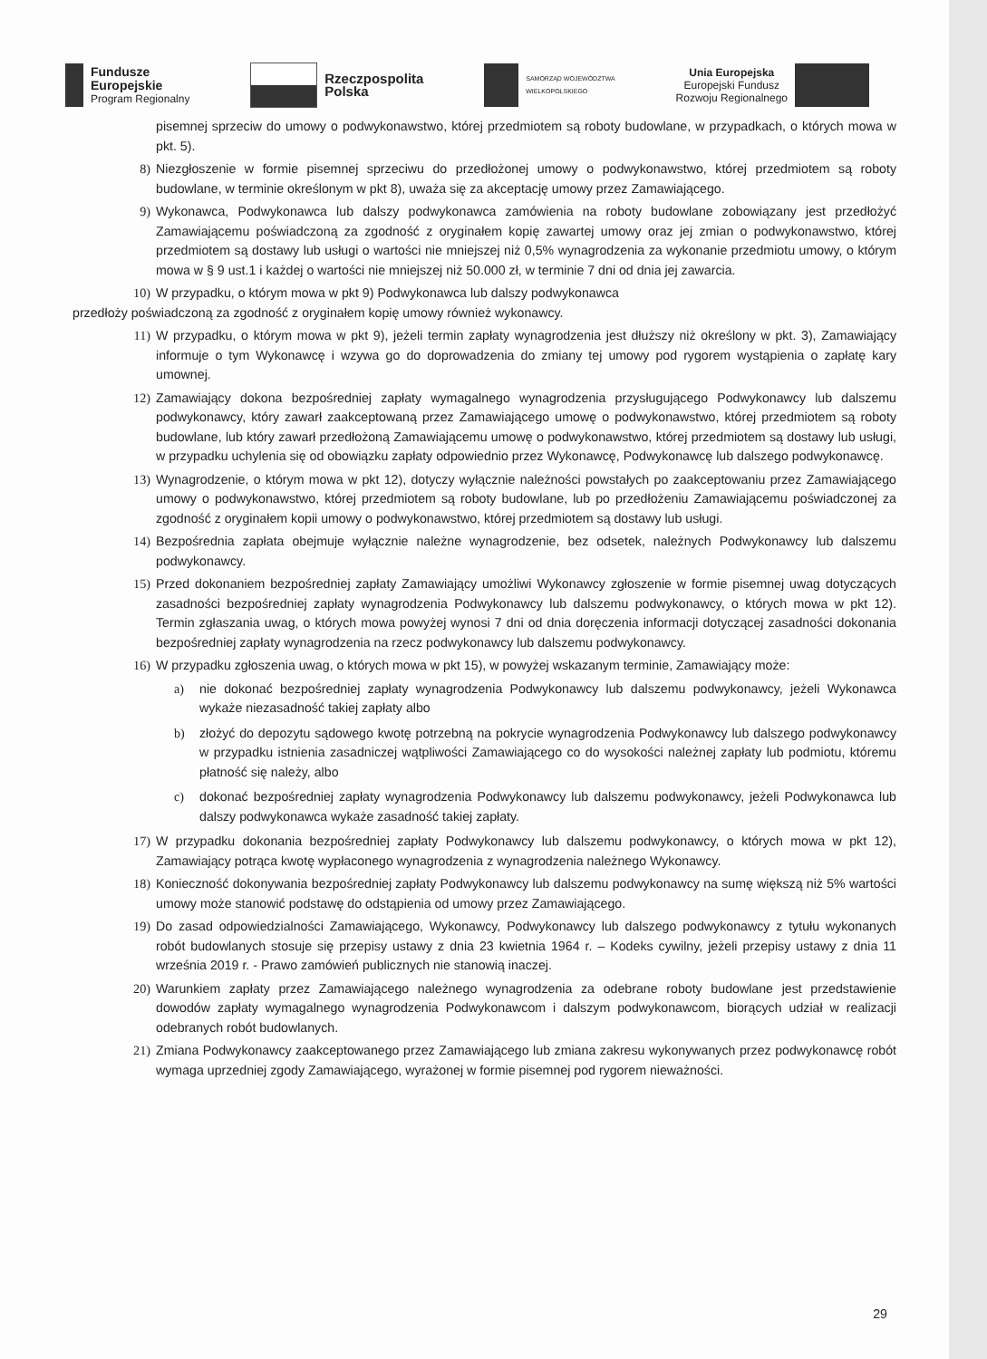Fundusze
Europejskie
Program Regionalny
Rzeczpospolita
Polska
SAMORZĄD WOJEWÓDZTWA
WIELKOPOLSKIEGO
Unia Europejska
Europejski Fundusz
Rozwoju Regionalnego
pisemnej sprzeciw do umowy o podwykonawstwo, której przedmiotem są roboty budowlane, w przypadkach, o których mowa w pkt. 5).
8) Niezgłoszenie w formie pisemnej sprzeciwu do przedłożonej umowy o podwykonawstwo, której przedmiotem są roboty budowlane, w terminie określonym w pkt 8), uważa się za akceptację umowy przez Zamawiającego.
9) Wykonawca, Podwykonawca lub dalszy podwykonawca zamówienia na roboty budowlane zobowiązany jest przedłożyć Zamawiającemu poświadczoną za zgodność z oryginałem kopię zawartej umowy oraz jej zmian o podwykonawstwo, której przedmiotem są dostawy lub usługi o wartości nie mniejszej niż 0,5% wynagrodzenia za wykonanie przedmiotu umowy, o którym mowa w § 9 ust.1 i każdej o wartości nie mniejszej niż 50.000 zł, w terminie 7 dni od dnia jej zawarcia.
10) W przypadku, o którym mowa w pkt 9) Podwykonawca lub dalszy podwykonawca
przedłoży poświadczoną za zgodność z oryginałem kopię umowy również wykonawcy.
11) W przypadku, o którym mowa w pkt 9), jeżeli termin zapłaty wynagrodzenia jest dłuższy niż określony w pkt. 3), Zamawiający informuje o tym Wykonawcę i wzywa go do doprowadzenia do zmiany tej umowy pod rygorem wystąpienia o zapłatę kary umownej.
12) Zamawiający dokona bezpośredniej zapłaty wymagalnego wynagrodzenia przysługującego Podwykonawcy lub dalszemu podwykonawcy, który zawarł zaakceptowaną przez Zamawiającego umowę o podwykonawstwo, której przedmiotem są roboty budowlane, lub który zawarł przedłożoną Zamawiającemu umowę o podwykonawstwo, której przedmiotem są dostawy lub usługi, w przypadku uchylenia się od obowiązku zapłaty odpowiednio przez Wykonawcę, Podwykonawcę lub dalszego podwykonawcę.
13) Wynagrodzenie, o którym mowa w pkt 12), dotyczy wyłącznie należności powstałych po zaakceptowaniu przez Zamawiającego umowy o podwykonawstwo, której przedmiotem są roboty budowlane, lub po przedłożeniu Zamawiającemu poświadczonej za zgodność z oryginałem kopii umowy o podwykonawstwo, której przedmiotem są dostawy lub usługi.
14) Bezpośrednia zapłata obejmuje wyłącznie należne wynagrodzenie, bez odsetek, należnych Podwykonawcy lub dalszemu podwykonawcy.
15) Przed dokonaniem bezpośredniej zapłaty Zamawiający umożliwi Wykonawcy zgłoszenie w formie pisemnej uwag dotyczących zasadności bezpośredniej zapłaty wynagrodzenia Podwykonawcy lub dalszemu podwykonawcy, o których mowa w pkt 12). Termin zgłaszania uwag, o których mowa powyżej wynosi 7 dni od dnia doręczenia informacji dotyczącej zasadności dokonania bezpośredniej zapłaty wynagrodzenia na rzecz podwykonawcy lub dalszemu podwykonawcy.
16) W przypadku zgłoszenia uwag, o których mowa w pkt 15), w powyżej wskazanym terminie, Zamawiający może:
a) nie dokonać bezpośredniej zapłaty wynagrodzenia Podwykonawcy lub dalszemu podwykonawcy, jeżeli Wykonawca wykaże niezasadność takiej zapłaty albo
b) złożyć do depozytu sądowego kwotę potrzebną na pokrycie wynagrodzenia Podwykonawcy lub dalszego podwykonawcy w przypadku istnienia zasadniczej wątpliwości Zamawiającego co do wysokości należnej zapłaty lub podmiotu, któremu płatność się należy, albo
c) dokonać bezpośredniej zapłaty wynagrodzenia Podwykonawcy lub dalszemu podwykonawcy, jeżeli Podwykonawca lub dalszy podwykonawca wykaże zasadność takiej zapłaty.
17) W przypadku dokonania bezpośredniej zapłaty Podwykonawcy lub dalszemu podwykonawcy, o których mowa w pkt 12), Zamawiający potrąca kwotę wypłaconego wynagrodzenia z wynagrodzenia należnego Wykonawcy.
18) Konieczność dokonywania bezpośredniej zapłaty Podwykonawcy lub dalszemu podwykonawcy na sumę większą niż 5% wartości umowy może stanowić podstawę do odstąpienia od umowy przez Zamawiającego.
19) Do zasad odpowiedzialności Zamawiającego, Wykonawcy, Podwykonawcy lub dalszego podwykonawcy z tytułu wykonanych robót budowlanych stosuje się przepisy ustawy z dnia 23 kwietnia 1964 r. – Kodeks cywilny, jeżeli przepisy ustawy z dnia 11 września 2019 r. - Prawo zamówień publicznych nie stanowią inaczej.
20) Warunkiem zapłaty przez Zamawiającego należnego wynagrodzenia za odebrane roboty budowlane jest przedstawienie dowodów zapłaty wymagalnego wynagrodzenia Podwykonawcom i dalszym podwykonawcom, biorących udział w realizacji odebranych robót budowlanych.
21) Zmiana Podwykonawcy zaakceptowanego przez Zamawiającego lub zmiana zakresu wykonywanych przez podwykonawcę robót wymaga uprzedniej zgody Zamawiającego, wyrażonej w formie pisemnej pod rygorem nieważności.
29